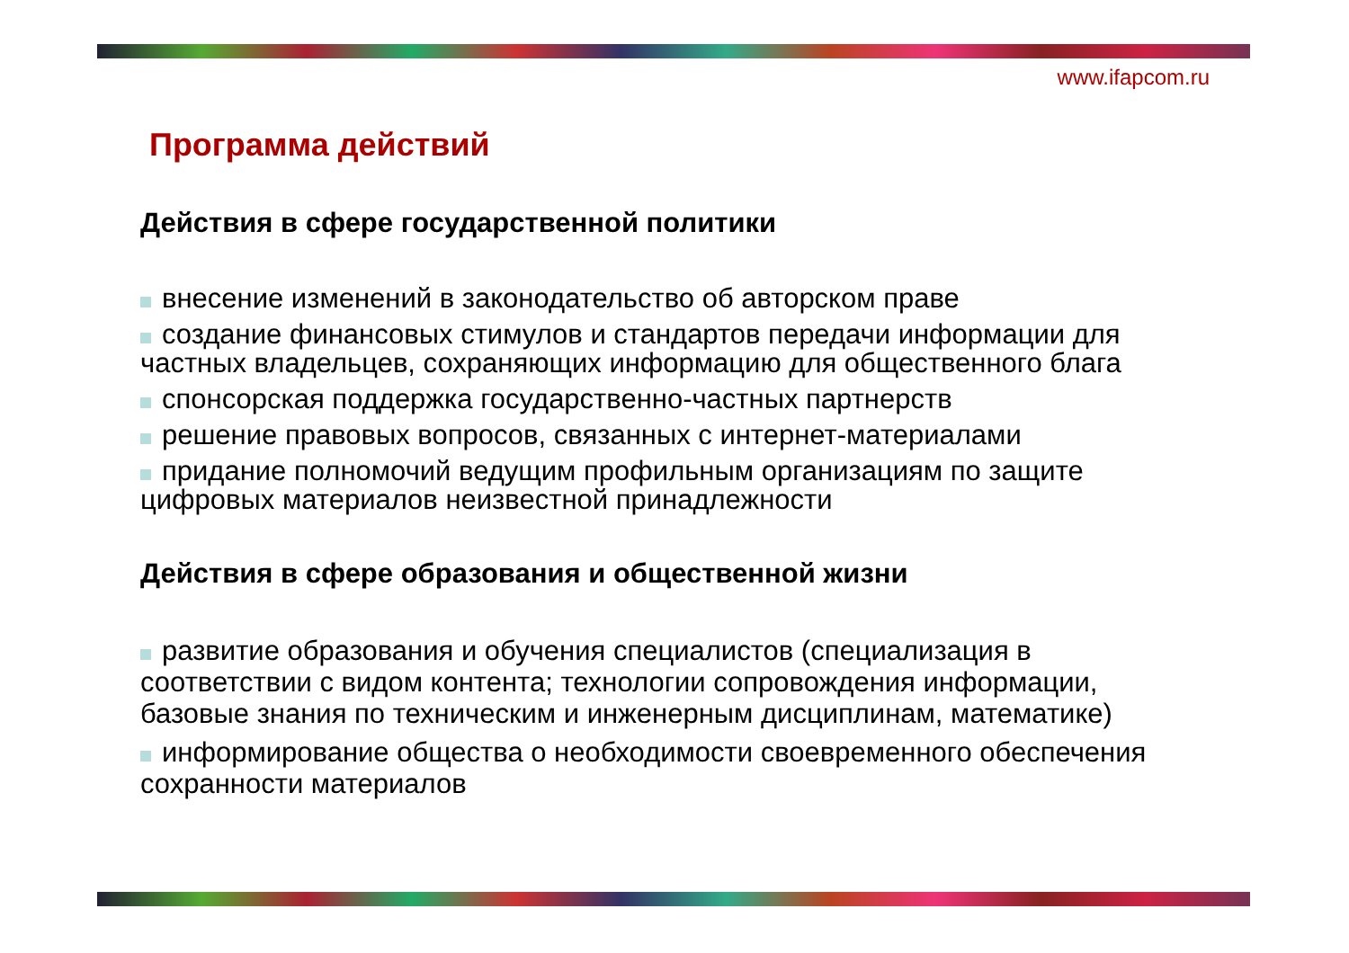www.ifapcom.ru
Программа действий
Действия в сфере государственной политики
внесение изменений в законодательство об авторском праве
создание финансовых стимулов и стандартов передачи информации для частных владельцев, сохраняющих информацию для общественного блага
спонсорская поддержка государственно-частных партнерств
решение правовых вопросов, связанных с интернет-материалами
придание полномочий ведущим профильным организациям по защите цифровых материалов неизвестной принадлежности
Действия в сфере образования и общественной жизни
развитие образования и обучения специалистов (специализация в соответствии с видом контента; технологии сопровождения информации, базовые знания по техническим и инженерным дисциплинам, математике)
информирование общества о необходимости своевременного обеспечения сохранности материалов